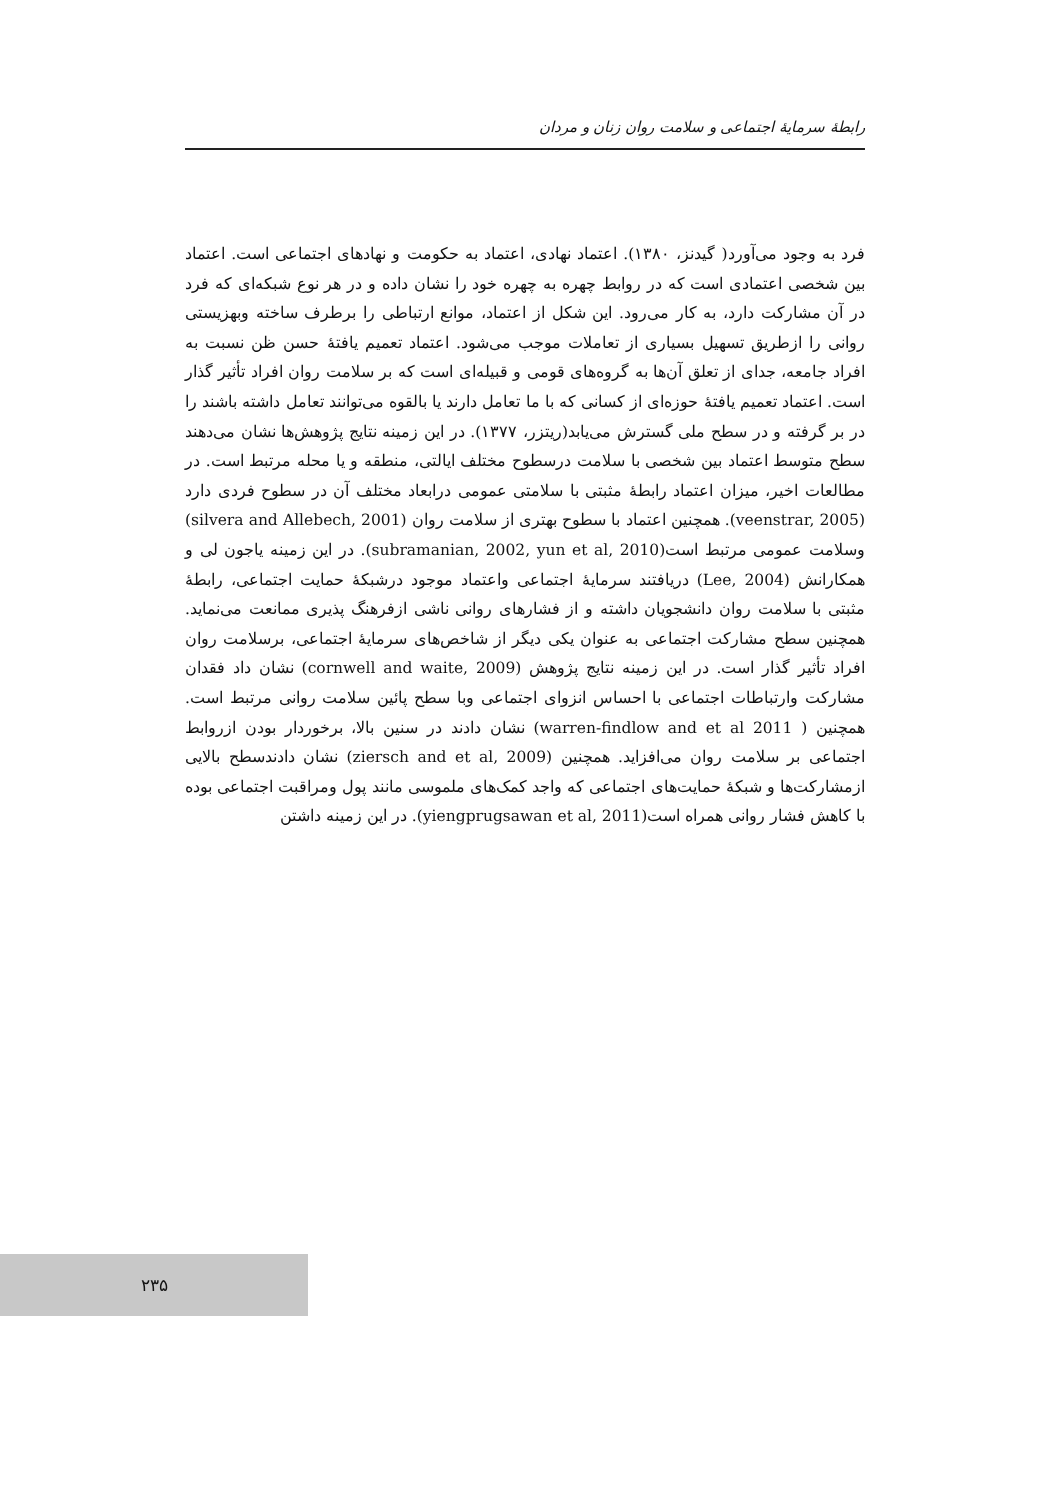رابطهٔ سرمایهٔ اجتماعی و سلامت روان زنان و مردان
فرد به وجود می‌آورد( گیدنز، ۱۳۸۰). اعتماد نهادی، اعتماد به حکومت و نهادهای اجتماعی است. اعتماد بین شخصی اعتمادی است که در روابط چهره به چهره خود را نشان داده و در هر نوع شبکه‌ای که فرد در آن مشارکت دارد، به کار می‌رود. این شکل از اعتماد، موانع ارتباطی را برطرف ساخته وبهزیستی روانی را ازطریق تسهیل بسیاری از تعاملات موجب می‌شود. اعتماد تعمیم یافتهٔ حسن ظن نسبت به افراد جامعه، جدای از تعلق آن‌ها به گروه‌های قومی و قبیله‌ای است که بر سلامت روان افراد تأثیر گذار است. اعتماد تعمیم یافتهٔ حوزه‌ای از کسانی که با ما تعامل دارند یا بالقوه می‌توانند تعامل داشته باشند را در بر گرفته و در سطح ملی گسترش می‌یابد(ریتزر، ۱۳۷۷). در این زمینه نتایج پژوهش‌ها نشان می‌دهند سطح متوسط اعتماد بین شخصی با سلامت درسطوح مختلف ایالتی، منطقه و یا محله مرتبط است. در مطالعات اخیر، میزان اعتماد رابطهٔ مثبتی با سلامتی عمومی درابعاد مختلف آن در سطوح فردی دارد (veenstrar, 2005). همچنین اعتماد با سطوح بهتری از سلامت روان (silvera and Allebech, 2001) وسلامت عمومی مرتبط است(subramanian, 2002, yun et al, 2010). در این زمینه یاجون لی و همکارانش (Lee, 2004) دریافتند سرمایهٔ اجتماعی واعتماد موجود درشبکهٔ حمایت اجتماعی، رابطهٔ مثبتی با سلامت روان دانشجویان داشته و از فشارهای روانی ناشی ازفرهنگ پذیری ممانعت می‌نماید. همچنین سطح مشارکت اجتماعی به عنوان یکی دیگر از شاخص‌های سرمایهٔ اجتماعی، برسلامت روان افراد تأثیر گذار است. در این زمینه نتایج پژوهش (cornwell and waite, 2009) نشان داد فقدان مشارکت وارتباطات اجتماعی با احساس انزوای اجتماعی وبا سطح پائین سلامت روانی مرتبط است. همچنین ( warren-findlow and et al 2011) نشان دادند در سنین بالا، برخوردار بودن ازروابط اجتماعی بر سلامت روان می‌افزاید. همچنین (ziersch and et al, 2009) نشان دادندسطح بالایی ازمشارکت‌ها و شبکهٔ حمایت‌های اجتماعی که واجد کمک‌های ملموسی مانند پول ومراقبت اجتماعی بوده با کاهش فشار روانی همراه است(yiengprugsawan et al, 2011). در این زمینه داشتن
۲۳۵